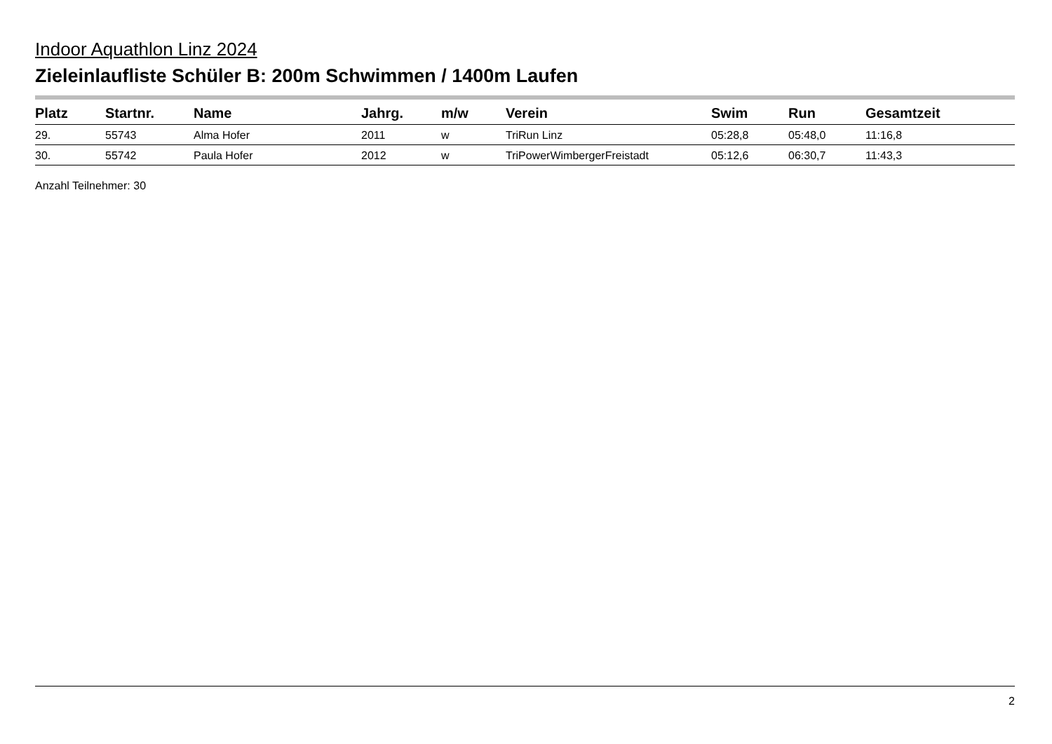Indoor Aquathlon Linz 2024
Zieleinlaufliste Schüler B: 200m Schwimmen / 1400m Laufen
| Platz | Startnr. | Name | Jahrg. | m/w | Verein | Swim | Run | Gesamtzeit |
| --- | --- | --- | --- | --- | --- | --- | --- | --- |
| 29. | 55743 | Alma Hofer | 2011 | w | TriRun Linz | 05:28,8 | 05:48,0 | 11:16,8 |
| 30. | 55742 | Paula Hofer | 2012 | w | TriPowerWimbergerFreistadt | 05:12,6 | 06:30,7 | 11:43,3 |
Anzahl Teilnehmer: 30
2